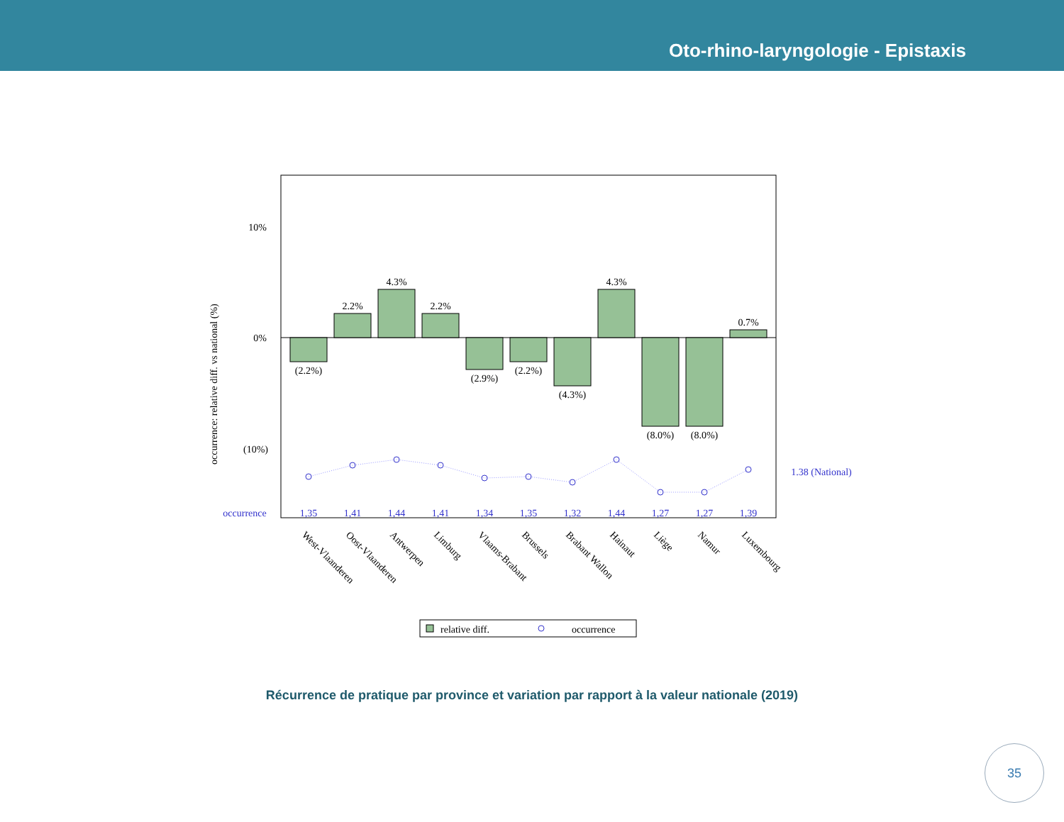Oto-rhino-laryngologie - Epistaxis
10%
0%
(10%)
occurrence: relative diff. vs national (%)
(2.2%)
2.2%
4.3%
2.2%
(2.9%)
(2.2%)
(4.3%)
4.3%
(8.0%)
(8.0%)
0.7%
occurrence
1,35
1,41
1,44
1,41
1,34
1,35
1,32
1,44
1,27
1,27
1,39
1.38 (National)
West-Vlaanderen
Oost-Vlaanderen
Antwerpen
Limburg
Vlaams-Brabant
Brussels
Brabant Wallon
Hainaut
Liège
Namur
Luxembourg
relative diff.
occurrence
Récurrence de pratique par province et variation par rapport à la valeur nationale (2019)
35